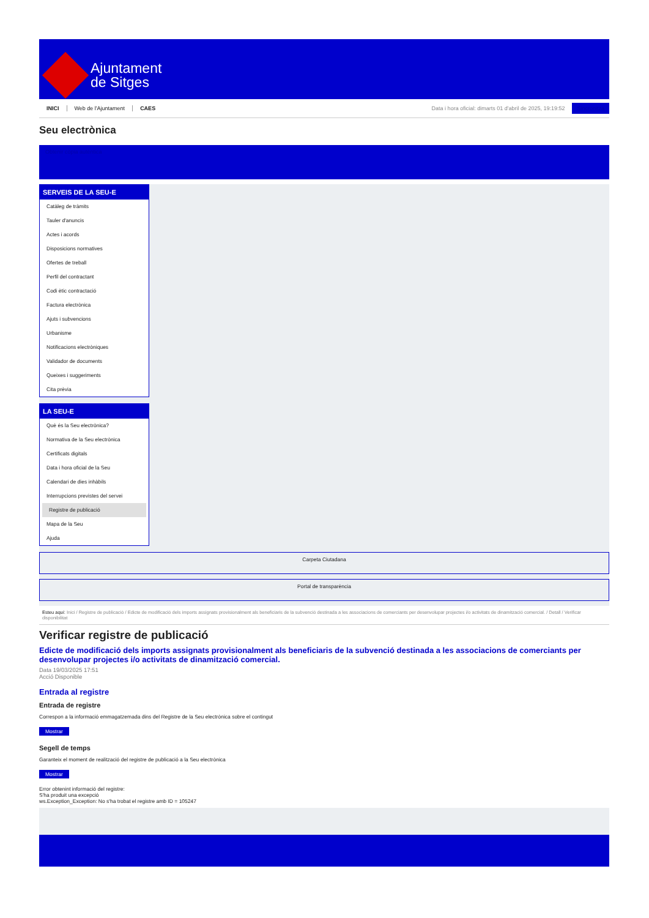Ajuntament
de Sitges
INICI Web de l'Ajuntament CAES Data i hora oficial: dimarts 01 d'abril de 2025, 19:19:52 Sincronitza
Seu electrònica
Obtenir còpia autèntica
SERVEIS DE LA SEU-E
Catàleg de tràmits
Tauler d'anuncis
Actes i acords
Disposicions normatives
Ofertes de treball
Perfil del contractant
Codi ètic contractació
Factura electrònica
Ajuts i subvencions
Urbanisme
Notificacions electròniques
Validador de documents
Queixes i suggeriments
Cita prèvia
LA SEU-E
Què és la Seu electrònica?
Normativa de la Seu electrònica
Certificats digitals
Data i hora oficial de la Seu
Calendari de dies inhàbils
Interrupcions previstes del servei
Registre de publicació
Mapa de la Seu
Ajuda
Carpeta Ciutadana
Portal de transparència
Esteu aquí: Inici / Registre de publicació / Edicte de modificació dels imports assignats provisionalment als beneficiaris de la subvenció destinada a les associacions de comerciants per desenvolupar projectes i/o activitats de dinamització comercial. / Detall / Verificar disponibilitat
Verificar registre de publicació
Edicte de modificació dels imports assignats provisionalment als beneficiaris de la subvenció destinada a les associacions de comerciants per desenvolupar projectes i/o activitats de dinamització comercial.
Data 19/03/2025 17:51
Acció Disponible
Entrada al registre
Entrada de registre
Correspon a la informació emmagatzemada dins del Registre de la Seu electrònica sobre el contingut
Mostrar
Segell de temps
Garanteix el moment de realització del registre de publicació a la Seu electrònica
Mostrar
Error obtenint informació del registre:
S'ha produit una excepció
ws.Exception_Exception: No s'ha trobat el registre amb ID = 105247